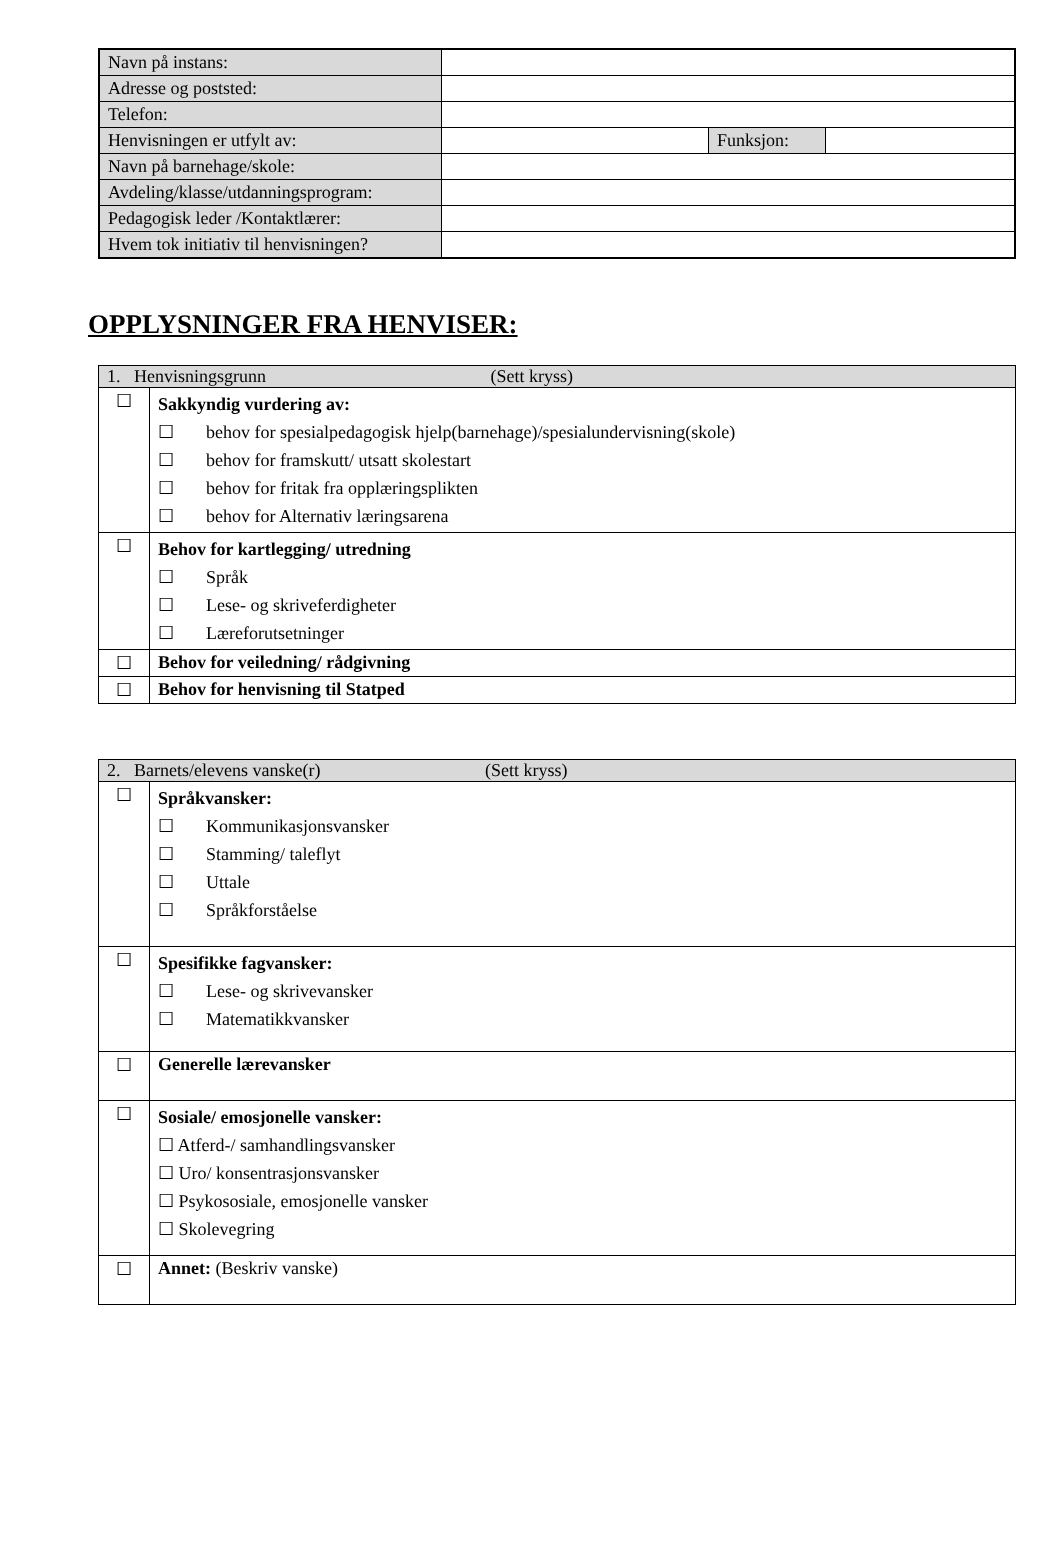| Navn på instans: | | | |
| Adresse og poststed: | | | |
| Telefon: | | | |
| Henvisningen er utfylt av: | | Funksjon: | |
| Navn på barnehage/skole: | | | |
| Avdeling/klasse/utdanningsprogram: | | | |
| Pedagogisk leder /Kontaktlærer: | | | |
| Hvem tok initiativ til henvisningen? | | | |
OPPLYSNINGER FRA HENVISER:
| 1. Henvisningsgrunn (Sett kryss) | |
| ☐ | Sakkyndig vurdering av: ☐ behov for spesialpedagogisk hjelp(barnehage)/spesialundervisning(skole) ☐ behov for framskutt/ utsatt skolestart ☐ behov for fritak fra opplæringsplikten ☐ behov for Alternativ læringsarena |
| ☐ | Behov for kartlegging/ utredning ☐ Språk ☐ Lese- og skriveferdigheter ☐ Læreforutsetninger |
| ☐ | Behov for veiledning/ rådgivning |
| ☐ | Behov for henvisning til Statped |
| 2. Barnets/elevens vanske(r) (Sett kryss) | |
| ☐ | Språkvansker: ☐ Kommunikasjonsvansker ☐ Stamming/ taleflyt ☐ Uttale ☐ Språkforståelse |
| ☐ | Spesifikke fagvansker: ☐ Lese- og skrivevansker ☐ Matematikkvansker |
| ☐ | Generelle lærevansker |
| ☐ | Sosiale/ emosjonelle vansker: ☐ Atferd-/ samhandlingsvansker ☐ Uro/ konsentrasjonsvansker ☐ Psykososiale, emosjonelle vansker ☐ Skolevegring |
| ☐ | Annet: (Beskriv vanske) |